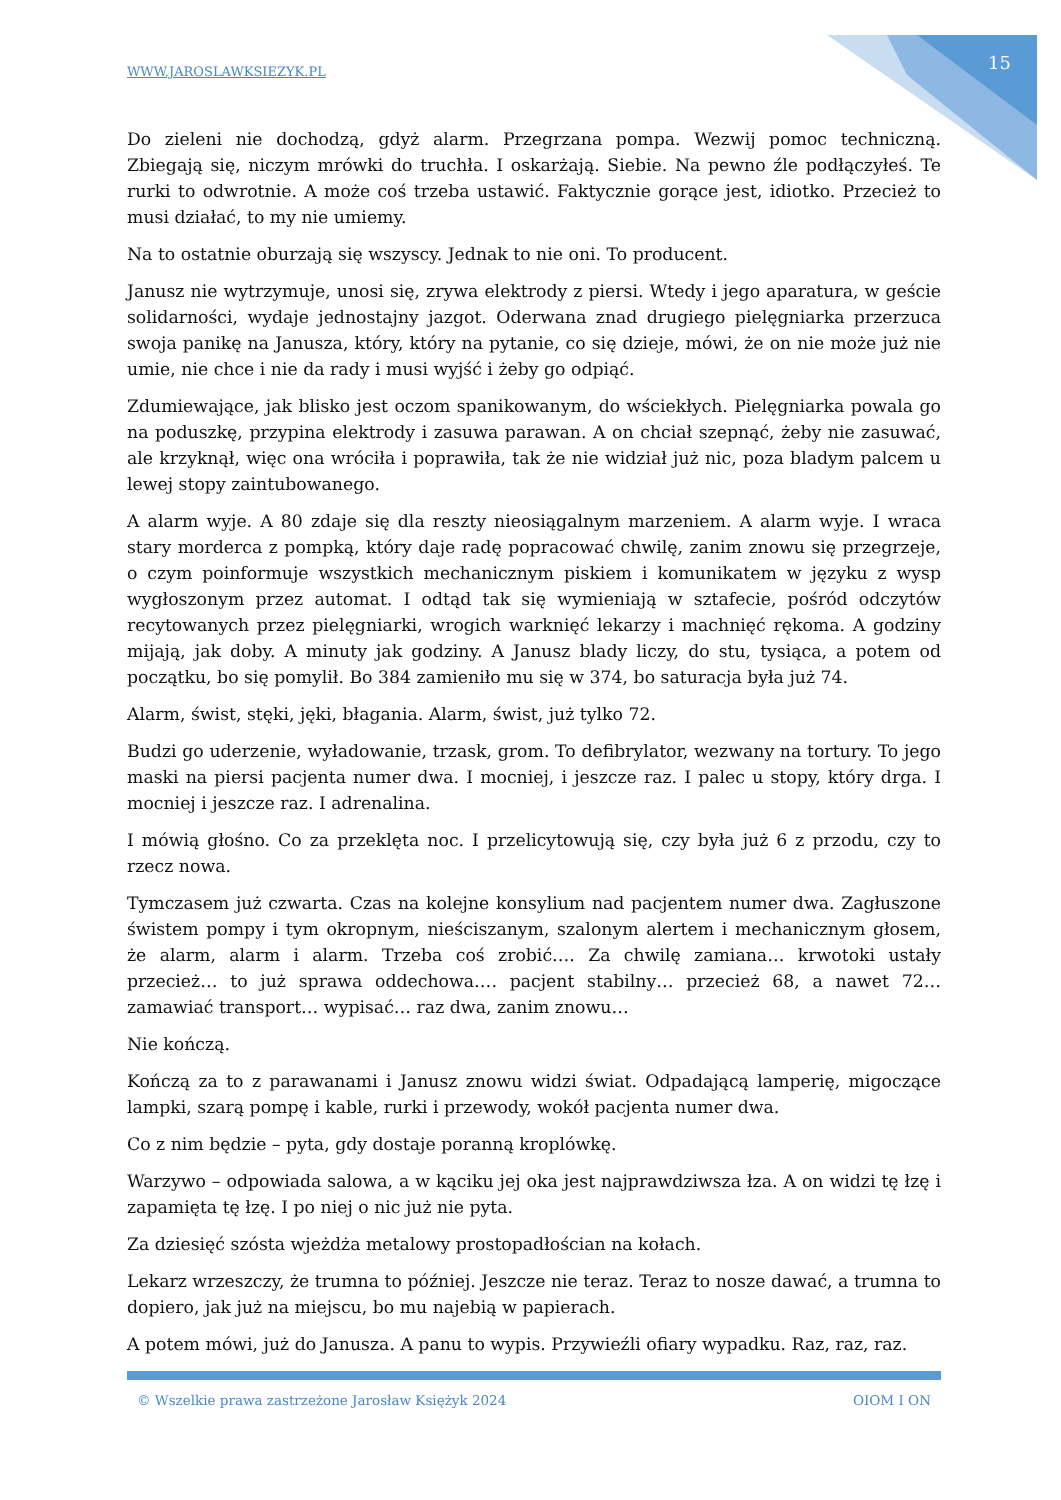WWW.JAROSLAWKSIEZYK.PL 15
Do zieleni nie dochodzą, gdyż alarm. Przegrzana pompa. Wezwij pomoc techniczną. Zbiegają się, niczym mrówki do truchła. I oskarżają. Siebie. Na pewno źle podłączyłeś. Te rurki to odwrotnie. A może coś trzeba ustawić. Faktycznie gorące jest, idiotko. Przecież to musi działać, to my nie umiemy.
Na to ostatnie oburzają się wszyscy. Jednak to nie oni. To producent.
Janusz nie wytrzymuje, unosi się, zrywa elektrody z piersi. Wtedy i jego aparatura, w geście solidarności, wydaje jednostajny jazgot. Oderwana znad drugiego pielęgniarka przerzuca swoja panikę na Janusza, który, który na pytanie, co się dzieje, mówi, że on nie może już nie umie, nie chce i nie da rady i musi wyjść i żeby go odpiąć.
Zdumiewające, jak blisko jest oczom spanikowanym, do wściekłych. Pielęgniarka powala go na poduszkę, przypina elektrody i zasuwa parawan. A on chciał szepnąć, żeby nie zasuwać, ale krzyknął, więc ona wróciła i poprawiła, tak że nie widział już nic, poza bladym palcem u lewej stopy zaintubowanego.
A alarm wyje. A 80 zdaje się dla reszty nieosiągalnym marzeniem. A alarm wyje. I wraca stary morderca z pompką, który daje radę popracować chwilę, zanim znowu się przegrzeje, o czym poinformuje wszystkich mechanicznym piskiem i komunikatem w języku z wysp wygłoszonym przez automat. I odtąd tak się wymieniają w sztafecie, pośród odczytów recytowanych przez pielęgniarki, wrogich warknięć lekarzy i machnięć rękoma. A godziny mijają, jak doby. A minuty jak godziny. A Janusz blady liczy, do stu, tysiąca, a potem od początku, bo się pomylił. Bo 384 zamieniło mu się w 374, bo saturacja była już 74.
Alarm, świst, stęki, jęki, błagania. Alarm, świst, już tylko 72.
Budzi go uderzenie, wyładowanie, trzask, grom. To defibrylator, wezwany na tortury. To jego maski na piersi pacjenta numer dwa. I mocniej, i jeszcze raz. I palec u stopy, który drga. I mocniej i jeszcze raz. I adrenalina.
I mówią głośno. Co za przeklęta noc. I przelicytowują się, czy była już 6 z przodu, czy to rzecz nowa.
Tymczasem już czwarta. Czas na kolejne konsylium nad pacjentem numer dwa. Zagłuszone świstem pompy i tym okropnym, nieściszanym, szalonym alertem i mechanicznym głosem, że alarm, alarm i alarm. Trzeba coś zrobić…. Za chwilę zamiana… krwotoki ustały przecież… to już sprawa oddechowa…. pacjent stabilny… przecież 68, a nawet 72… zamawiać transport… wypisać… raz dwa, zanim znowu…
Nie kończą.
Kończą za to z parawanami i Janusz znowu widzi świat. Odpadającą lamperię, migoczące lampki, szarą pompę i kable, rurki i przewody, wokół pacjenta numer dwa.
Co z nim będzie – pyta, gdy dostaje poranną kroplówkę.
Warzywo – odpowiada salowa, a w kąciku jej oka jest najprawdziwsza łza. A on widzi tę łzę i zapamięta tę łzę. I po niej o nic już nie pyta.
Za dziesięć szósta wjeżdża metalowy prostopadłościan na kołach.
Lekarz wrzeszczy, że trumna to później. Jeszcze nie teraz. Teraz to nosze dawać, a trumna to dopiero, jak już na miejscu, bo mu najebią w papierach.
A potem mówi, już do Janusza. A panu to wypis. Przywieźli ofiary wypadku. Raz, raz, raz.
© Wszelkie prawa zastrzeżone Jarosław Księżyk 2024 OIOM I ON